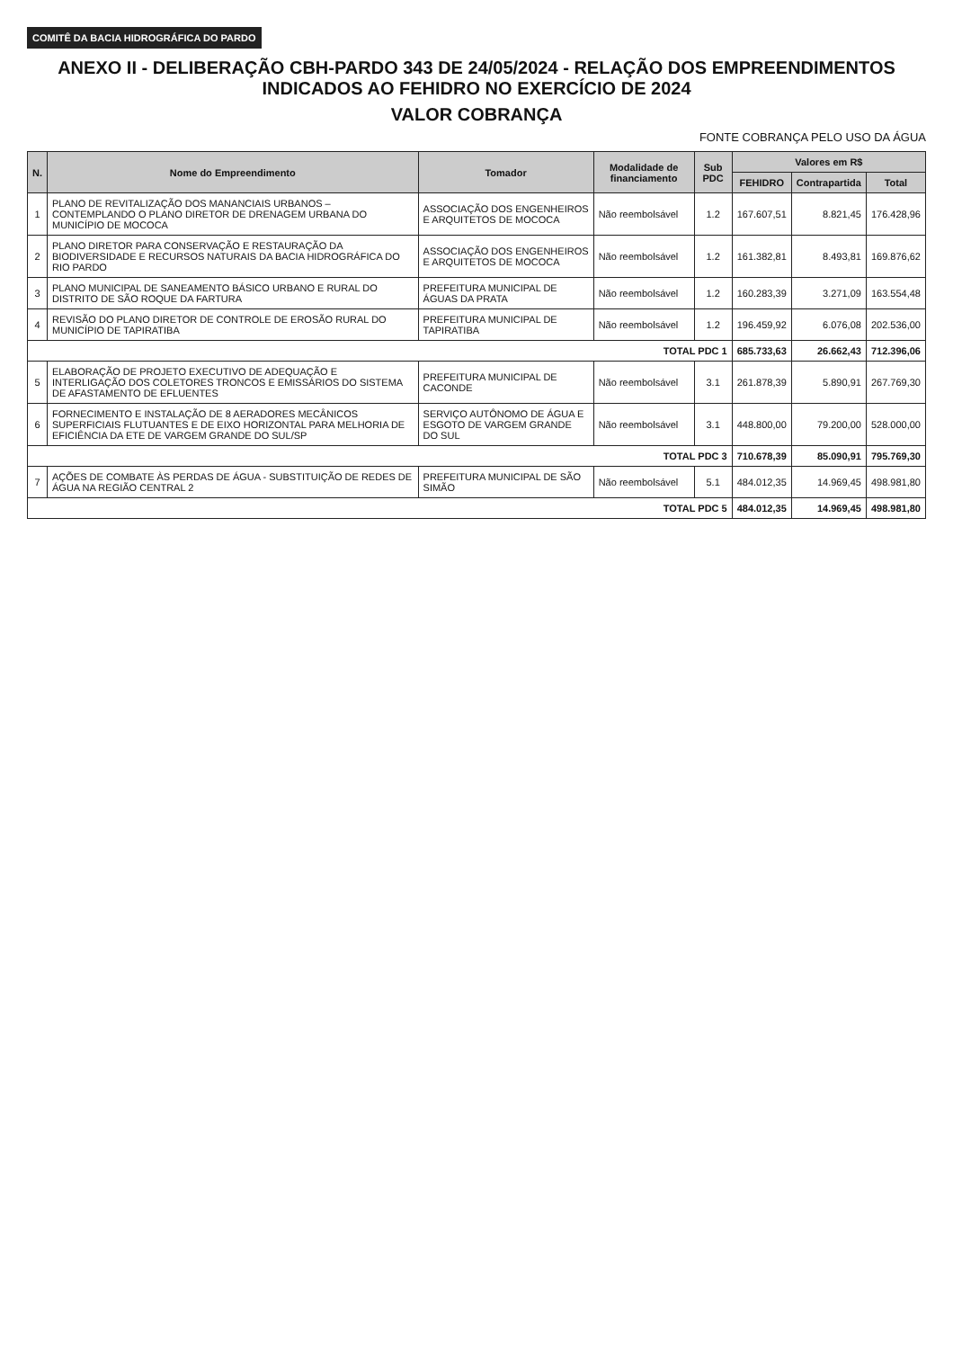COMITÊ DA BACIA HIDROGRÁFICA DO PARDO
ANEXO II - DELIBERAÇÃO CBH-PARDO 343 DE 24/05/2024 - RELAÇÃO DOS EMPREENDIMENTOS INDICADOS AO FEHIDRO NO EXERCÍCIO DE 2024
VALOR COBRANÇA
FONTE COBRANÇA PELO USO DA ÁGUA
| N. | Nome do Empreendimento | Tomador | Modalidade de financiamento | Sub PDC | Valores em R$ | | |
| --- | --- | --- | --- | --- | --- | --- | --- |
| | | | | | FEHIDRO | Contrapartida | Total |
| 1 | PLANO DE REVITALIZAÇÃO DOS MANANCIAIS URBANOS – CONTEMPLANDO O PLANO DIRETOR DE DRENAGEM URBANA DO MUNICÍPIO DE MOCOCA | ASSOCIAÇÃO DOS ENGENHEIROS E ARQUITETOS DE MOCOCA | Não reembolsável | 1.2 | 167.607,51 | 8.821,45 | 176.428,96 |
| 2 | PLANO DIRETOR PARA CONSERVAÇÃO E RESTAURAÇÃO DA BIODIVERSIDADE E RECURSOS NATURAIS DA BACIA HIDROGRÁFICA DO RIO PARDO | ASSOCIAÇÃO DOS ENGENHEIROS E ARQUITETOS DE MOCOCA | Não reembolsável | 1.2 | 161.382,81 | 8.493,81 | 169.876,62 |
| 3 | PLANO MUNICIPAL DE SANEAMENTO BÁSICO URBANO E RURAL DO DISTRITO DE SÃO ROQUE DA FARTURA | PREFEITURA MUNICIPAL DE ÁGUAS DA PRATA | Não reembolsável | 1.2 | 160.283,39 | 3.271,09 | 163.554,48 |
| 4 | REVISÃO DO PLANO DIRETOR DE CONTROLE DE EROSÃO RURAL DO MUNICÍPIO DE TAPIRATIBA | PREFEITURA MUNICIPAL DE TAPIRATIBA | Não reembolsável | 1.2 | 196.459,92 | 6.076,08 | 202.536,00 |
| TOTAL PDC 1 | | | | | 685.733,63 | 26.662,43 | 712.396,06 |
| 5 | ELABORAÇÃO DE PROJETO EXECUTIVO DE ADEQUAÇÃO E INTERLIGAÇÃO DOS COLETORES TRONCOS E EMISSÁRIOS DO SISTEMA DE AFASTAMENTO DE EFLUENTES | PREFEITURA MUNICIPAL DE CACONDE | Não reembolsável | 3.1 | 261.878,39 | 5.890,91 | 267.769,30 |
| 6 | FORNECIMENTO E INSTALAÇÃO DE 8 AERADORES MECÂNICOS SUPERFICIAIS FLUTUANTES E DE EIXO HORIZONTAL PARA MELHORIA DE EFICIÊNCIA DA ETE DE VARGEM GRANDE DO SUL/SP | SERVIÇO AUTÔNOMO DE ÁGUA E ESGOTO DE VARGEM GRANDE DO SUL | Não reembolsável | 3.1 | 448.800,00 | 79.200,00 | 528.000,00 |
| TOTAL PDC 3 | | | | | 710.678,39 | 85.090,91 | 795.769,30 |
| 7 | AÇÕES DE COMBATE ÀS PERDAS DE ÁGUA - SUBSTITUIÇÃO DE REDES DE ÁGUA NA REGIÃO CENTRAL 2 | PREFEITURA MUNICIPAL DE SÃO SIMÃO | Não reembolsável | 5.1 | 484.012,35 | 14.969,45 | 498.981,80 |
| TOTAL PDC 5 | | | | | 484.012,35 | 14.969,45 | 498.981,80 |